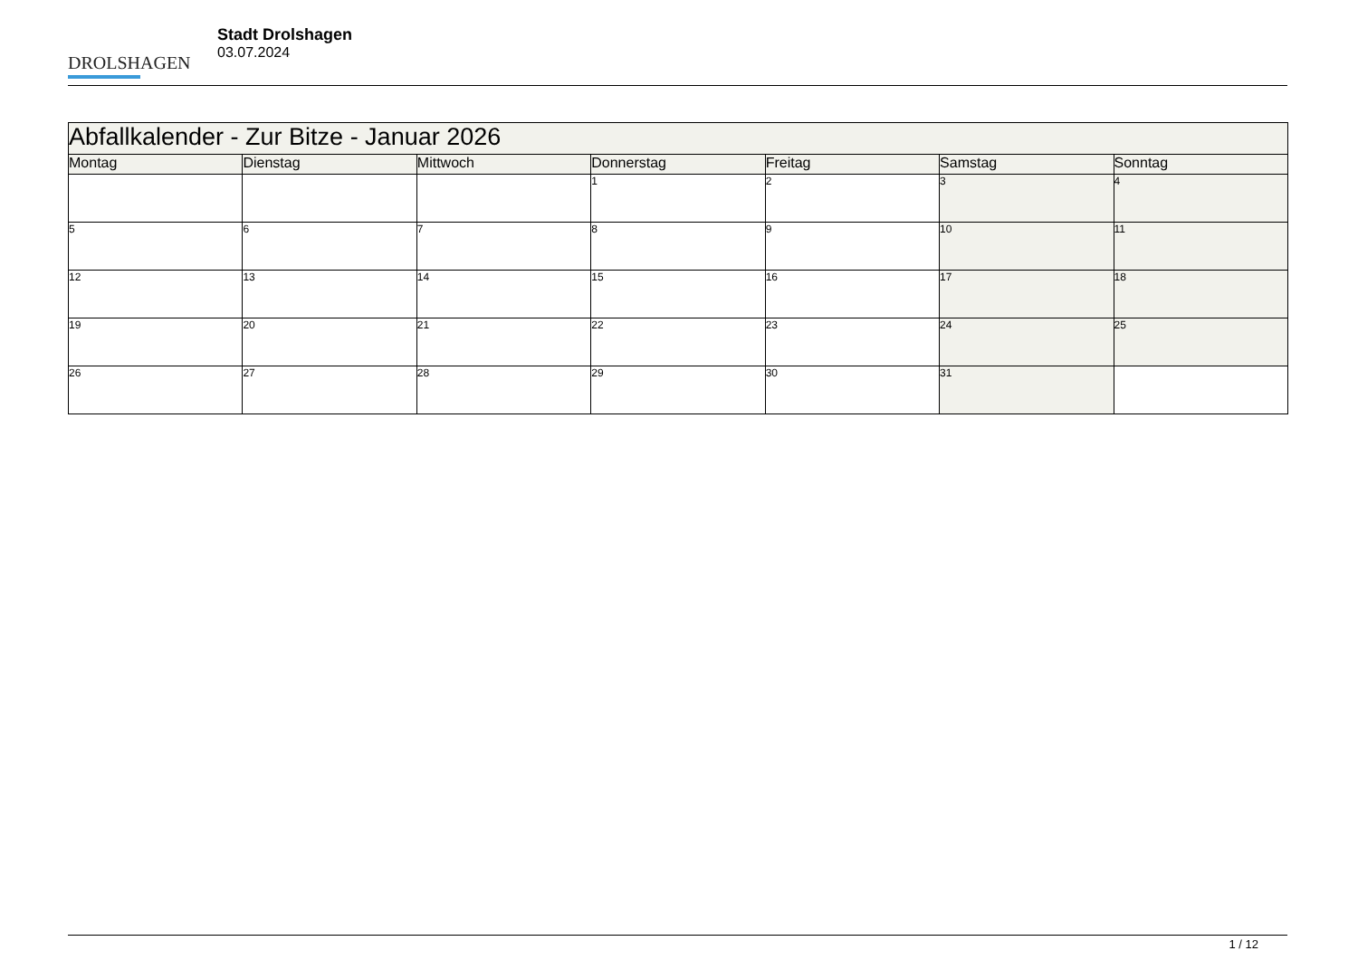DROLSHAGEN
Stadt Drolshagen
03.07.2024
| Abfallkalender - Zur Bitze - Januar 2026 | | | | | | |
| --- | --- | --- | --- | --- | --- | --- |
| Montag | Dienstag | Mittwoch | Donnerstag | Freitag | Samstag | Sonntag |
| | | | 1 | 2 | 3 | 4 |
| 5 | 6 | 7 | 8 | 9 | 10 | 11 |
| 12 | 13 | 14 | 15 | 16 | 17 | 18 |
| 19 | 20 | 21 | 22 | 23 | 24 | 25 |
| 26 | 27 | 28 | 29 | 30 | 31 | |
1 / 12